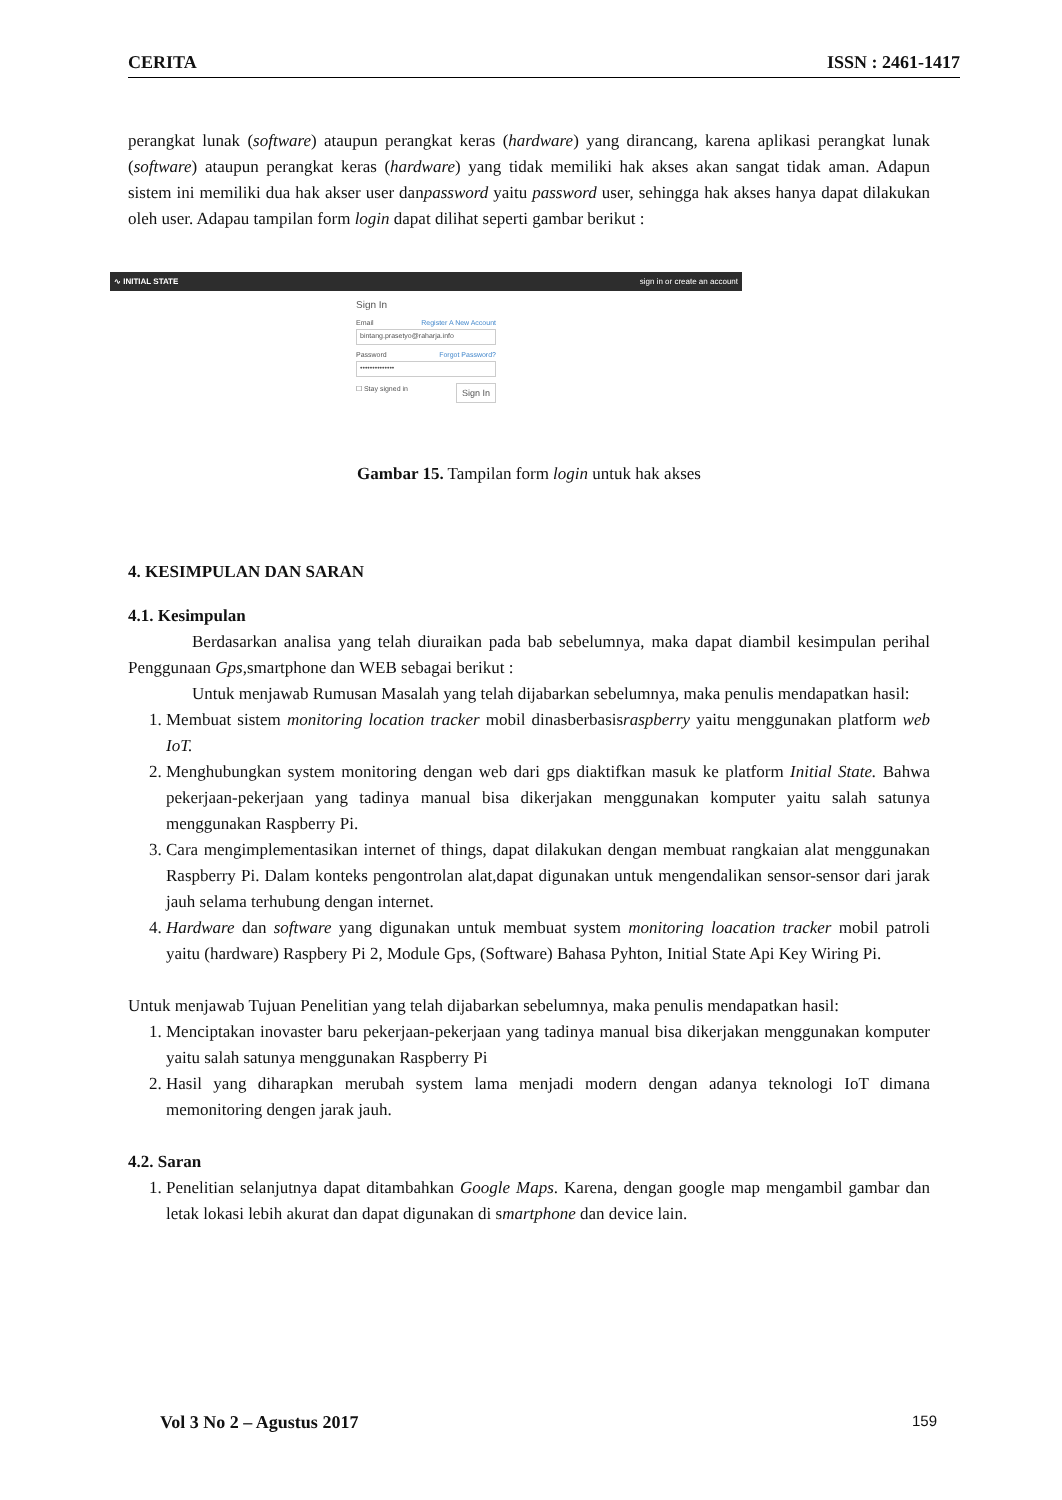CERITA ISSN : 2461-1417
perangkat lunak (software) ataupun perangkat keras (hardware) yang dirancang, karena aplikasi perangkat lunak (software) ataupun perangkat keras (hardware) yang tidak memiliki hak akses akan sangat tidak aman. Adapun sistem ini memiliki dua hak akser user danpassword yaitu password user, sehingga hak akses hanya dapat dilakukan oleh user. Adapau tampilan form login dapat dilihat seperti gambar berikut :
∿ INITIAL STATE sign in or create an account
Sign In
Email Register A New Account
bintang.prasetyo@raharja.info
Password Forgot Password?
••••••••••••••
☐ Stay signed in Sign In
Gambar 15. Tampilan form login untuk hak akses
4. KESIMPULAN DAN SARAN
4.1. Kesimpulan
Berdasarkan analisa yang telah diuraikan pada bab sebelumnya, maka dapat diambil kesimpulan perihal Penggunaan Gps,smartphone dan WEB sebagai berikut :
Untuk menjawab Rumusan Masalah yang telah dijabarkan sebelumnya, maka penulis mendapatkan hasil:
1. Membuat sistem monitoring location tracker mobil dinasberbasisraspberry yaitu menggunakan platform web IoT.
2. Menghubungkan system monitoring dengan web dari gps diaktifkan masuk ke platform Initial State. Bahwa pekerjaan-pekerjaan yang tadinya manual bisa dikerjakan menggunakan komputer yaitu salah satunya menggunakan Raspberry Pi.
3. Cara mengimplementasikan internet of things, dapat dilakukan dengan membuat rangkaian alat menggunakan Raspberry Pi. Dalam konteks pengontrolan alat,dapat digunakan untuk mengendalikan sensor-sensor dari jarak jauh selama terhubung dengan internet.
4. Hardware dan software yang digunakan untuk membuat system monitoring loacation tracker mobil patroli yaitu (hardware) Raspbery Pi 2, Module Gps, (Software) Bahasa Pyhton, Initial State Api Key Wiring Pi.
Untuk menjawab Tujuan Penelitian yang telah dijabarkan sebelumnya, maka penulis mendapatkan hasil:
1. Menciptakan inovaster baru pekerjaan-pekerjaan yang tadinya manual bisa dikerjakan menggunakan komputer yaitu salah satunya menggunakan Raspberry Pi
2. Hasil yang diharapkan merubah system lama menjadi modern dengan adanya teknologi IoT dimana memonitoring dengen jarak jauh.
4.2. Saran
1. Penelitian selanjutnya dapat ditambahkan Google Maps. Karena, dengan google map mengambil gambar dan letak lokasi lebih akurat dan dapat digunakan di smartphone dan device lain.
Vol 3 No 2 – Agustus 2017 159